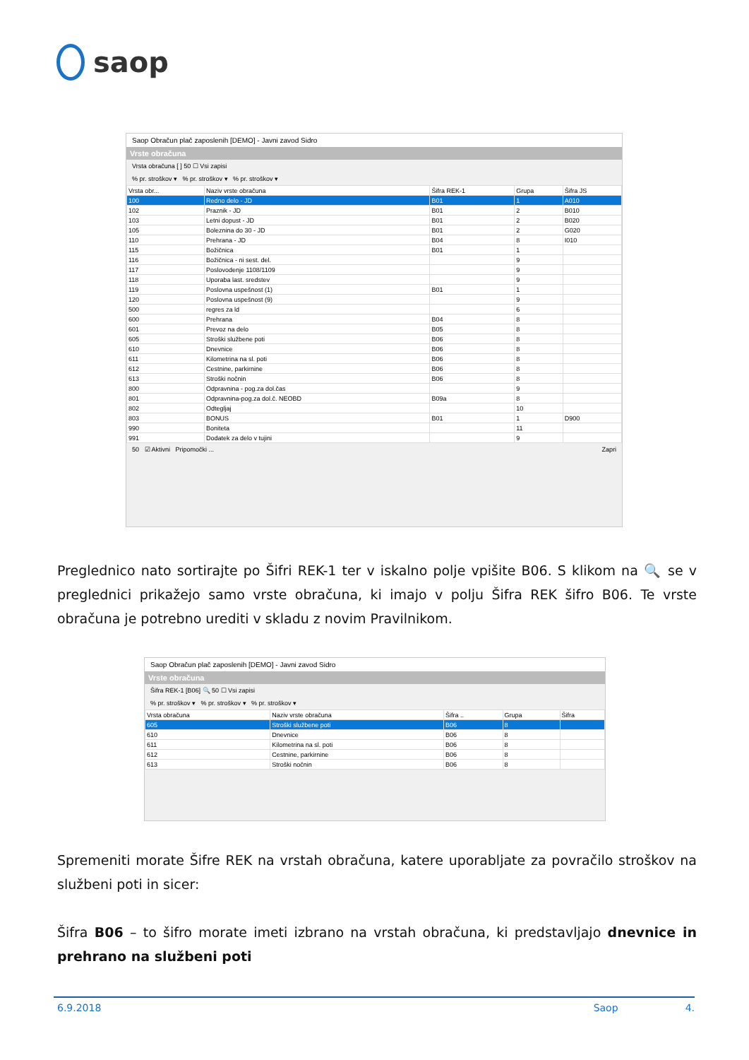saop
Saop Obračun plač zaposlenih [DEMO] - Javni zavod Sidro
Vrste obračuna
Vrsta obračuna [ ] 50 ☐ Vsi zapisi
% pr. stroškov ▾ % pr. stroškov ▾ % pr. stroškov ▾
| Vrsta obr... | Naziv vrste obračuna | Šifra REK-1 | Grupa | Šifra JS |
| --- | --- | --- | --- | --- |
| 100 | Redno delo - JD | B01 | 1 | A010 |
| 102 | Praznik - JD | B01 | 2 | B010 |
| 103 | Letni dopust - JD | B01 | 2 | B020 |
| 105 | Boleznina do 30 - JD | B01 | 2 | G020 |
| 110 | Prehrana - JD | B04 | 8 | I010 |
| 115 | Božičnica | B01 | 1 | |
| 116 | Božičnica - ni sest. del. | | 9 | |
| 117 | Poslovodenje 1108/1109 | | 9 | |
| 118 | Uporaba last. sredstev | | 9 | |
| 119 | Poslovna uspešnost (1) | B01 | 1 | |
| 120 | Poslovna uspešnost (9) | | 9 | |
| 500 | regres za ld | | 6 | |
| 600 | Prehrana | B04 | 8 | |
| 601 | Prevoz na delo | B05 | 8 | |
| 605 | Stroški službene poti | B06 | 8 | |
| 610 | Dnevnice | B06 | 8 | |
| 611 | Kilometrina na sl. poti | B06 | 8 | |
| 612 | Cestnine, parkirnine | B06 | 8 | |
| 613 | Stroški nočnin | B06 | 8 | |
| 800 | Odpravnina - pog.za dol.čas | | 9 | |
| 801 | Odpravnina-pog.za dol.č. NEOBD | B09a | 8 | |
| 802 | Odtegljaj | | 10 | |
| 803 | BONUS | B01 | 1 | D900 |
| 990 | Boniteta | | 11 | |
| 991 | Dodatek za delo v tujini | | 9 | |
50 ☑ Aktivni Pripomočki ... Zapri
Preglednico nato sortirajte po Šifri REK-1 ter v iskalno polje vpišite B06. S klikom na 🔍 se v preglednici prikažejo samo vrste obračuna, ki imajo v polju Šifra REK šifro B06. Te vrste obračuna je potrebno urediti v skladu z novim Pravilnikom.
Saop Obračun plač zaposlenih [DEMO] - Javni zavod Sidro
Vrste obračuna
Šifra REK-1 [B06] 🔍 50 ☐ Vsi zapisi
% pr. stroškov ▾ % pr. stroškov ▾ % pr. stroškov ▾
| Vrsta obračuna | Naziv vrste obračuna | Šifra .. | Grupa | Šifra |
| --- | --- | --- | --- | --- |
| 605 | Stroški službene poti | B06 | 8 | |
| 610 | Dnevnice | B06 | 8 | |
| 611 | Kilometrina na sl. poti | B06 | 8 | |
| 612 | Cestnine, parkirnine | B06 | 8 | |
| 613 | Stroški nočnin | B06 | 8 | |
Spremeniti morate Šifre REK na vrstah obračuna, katere uporabljate za povračilo stroškov na službeni poti in sicer:
Šifra B06 – to šifro morate imeti izbrano na vrstah obračuna, ki predstavljajo dnevnice in prehrano na službeni poti
6.9.2018 Saop 4.